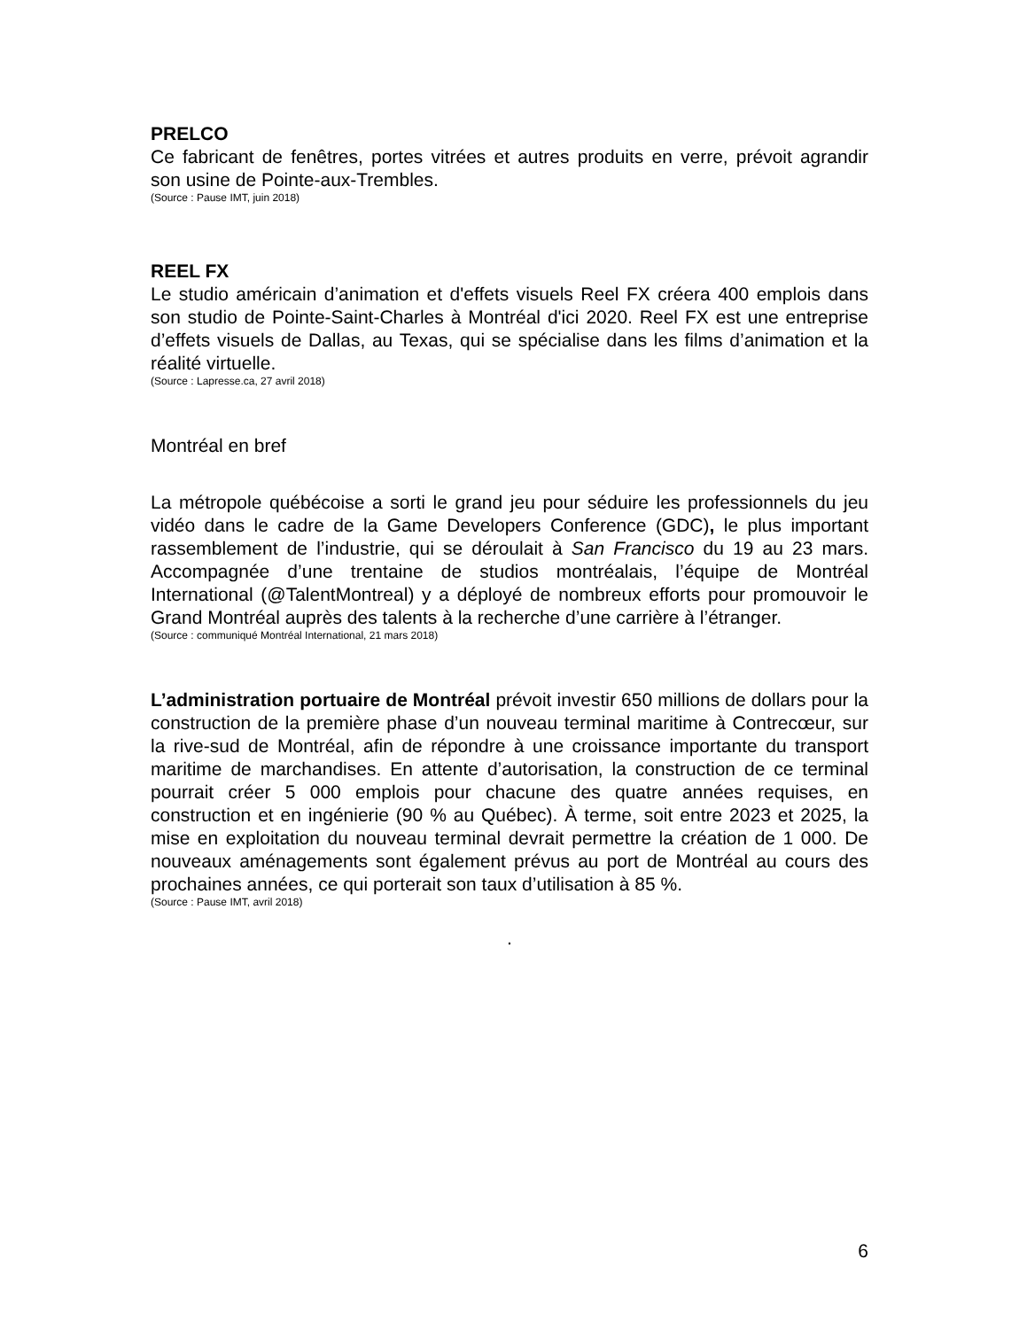PRELCO
Ce fabricant de fenêtres, portes vitrées et autres produits en verre, prévoit agrandir son usine de Pointe-aux-Trembles.
(Source : Pause IMT, juin 2018)
REEL FX
Le studio américain d’animation et d'effets visuels Reel FX créera 400 emplois dans son studio de Pointe-Saint-Charles à Montréal d'ici 2020. Reel FX est une entreprise d’effets visuels de Dallas, au Texas, qui se spécialise dans les films d’animation et la réalité virtuelle.
(Source : Lapresse.ca, 27 avril 2018)
Montréal en bref
La métropole québécoise a sorti le grand jeu pour séduire les professionnels du jeu vidéo dans le cadre de la Game Developers Conference (GDC), le plus important rassemblement de l’industrie, qui se déroulait à San Francisco du 19 au 23 mars. Accompagnée d’une trentaine de studios montréalais, l’équipe de Montréal International (@TalentMontreal) y a déployé de nombreux efforts pour promouvoir le Grand Montréal auprès des talents à la recherche d’une carrière à l’étranger.
(Source : communiqué Montréal International, 21 mars 2018)
L’administration portuaire de Montréal prévoit investir 650 millions de dollars pour la construction de la première phase d’un nouveau terminal maritime à Contrecœur, sur la rive-sud de Montréal, afin de répondre à une croissance importante du transport maritime de marchandises. En attente d’autorisation, la construction de ce terminal pourrait créer 5 000 emplois pour chacune des quatre années requises, en construction et en ingénierie (90 % au Québec). À terme, soit entre 2023 et 2025, la mise en exploitation du nouveau terminal devrait permettre la création de 1 000. De nouveaux aménagements sont également prévus au port de Montréal au cours des prochaines années, ce qui porterait son taux d’utilisation à 85 %.
(Source : Pause IMT, avril 2018)
.
6